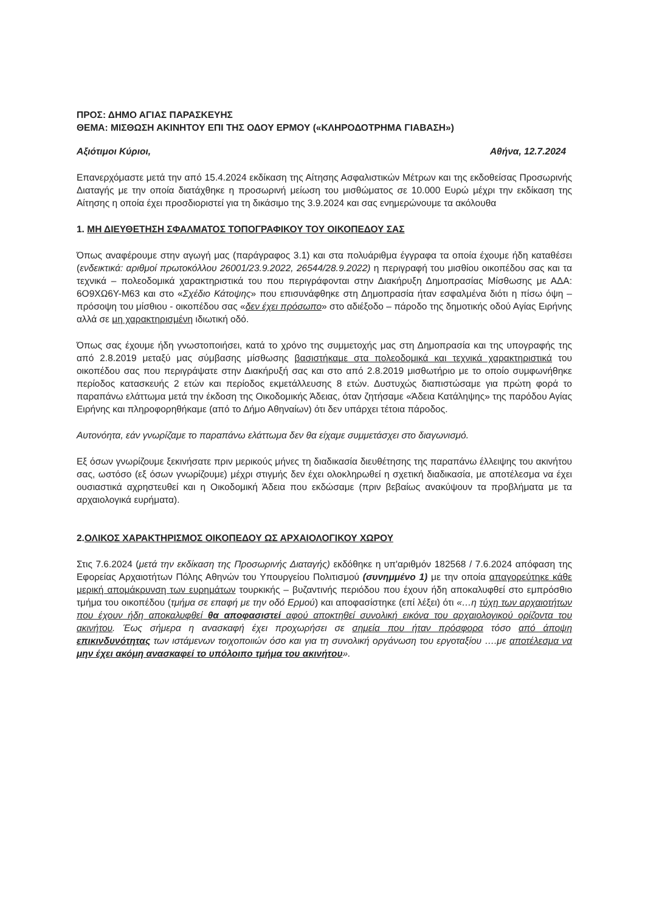ΠΡΟΣ: ΔΗΜΟ ΑΓΙΑΣ ΠΑΡΑΣΚΕΥΗΣ
ΘΕΜΑ: ΜΙΣΘΩΣΗ ΑΚΙΝΗΤΟΥ ΕΠΙ ΤΗΣ ΟΔΟΥ ΕΡΜΟΥ («ΚΛΗΡΟΔΟΤΡΗΜΑ ΓΙΑΒΑΣΗ»)
Αξιότιμοι Κύριοι, Αθήνα, 12.7.2024
Επανερχόμαστε μετά την από 15.4.2024 εκδίκαση της Αίτησης Ασφαλιστικών Μέτρων και της εκδοθείσας Προσωρινής Διαταγής με την οποία διατάχθηκε η προσωρινή μείωση του μισθώματος σε 10.000 Ευρώ μέχρι την εκδίκαση της Αίτησης η οποία έχει προσδιοριστεί για τη δικάσιμο της 3.9.2024 και σας ενημερώνουμε τα ακόλουθα
1. ΜΗ ΔΙΕΥΘΕΤΗΣΗ ΣΦΑΛΜΑΤΟΣ ΤΟΠΟΓΡΑΦΙΚΟΥ ΤΟΥ ΟΙΚΟΠΕΔΟΥ ΣΑΣ
Όπως αναφέρουμε στην αγωγή μας (παράγραφος 3.1) και στα πολυάριθμα έγγραφα τα οποία έχουμε ήδη καταθέσει (ενδεικτικά: αριθμοί πρωτοκόλλου 26001/23.9.2022, 26544/28.9.2022) η περιγραφή του μισθίου οικοπέδου σας και τα τεχνικά – πολεοδομικά χαρακτηριστικά του που περιγράφονται στην Διακήρυξη Δημοπρασίας Μίσθωσης με ΑΔΑ: 6Ο9ΧΩ6Υ-Μ63 και στο «Σχέδιο Κάτοψης» που επισυνάφθηκε στη Δημοπρασία ήταν εσφαλμένα διότι η πίσω όψη – πρόσοψη του μίσθιου - οικοπέδου σας «δεν έχει πρόσωπο» στο αδιέξοδο – πάροδο της δημοτικής οδού Αγίας Ειρήνης αλλά σε μη χαρακτηρισμένη ιδιωτική οδό.
Όπως σας έχουμε ήδη γνωστοποιήσει, κατά το χρόνο της συμμετοχής μας στη Δημοπρασία και της υπογραφής της από 2.8.2019 μεταξύ μας σύμβασης μίσθωσης βασιστήκαμε στα πολεοδομικά και τεχνικά χαρακτηριστικά του οικοπέδου σας που περιγράψατε στην Διακήρυξή σας και στο από 2.8.2019 μισθωτήριο με το οποίο συμφωνήθηκε περίοδος κατασκευής 2 ετών και περίοδος εκμετάλλευσης 8 ετών. Δυστυχώς διαπιστώσαμε για πρώτη φορά το παραπάνω ελάττωμα μετά την έκδοση της Οικοδομικής Άδειας, όταν ζητήσαμε «Άδεια Κατάληψης» της παρόδου Αγίας Ειρήνης και πληροφορηθήκαμε (από το Δήμο Αθηναίων) ότι δεν υπάρχει τέτοια πάροδος.
Αυτονόητα, εάν γνωρίζαμε το παραπάνω ελάττωμα δεν θα είχαμε συμμετάσχει στο διαγωνισμό.
Εξ όσων γνωρίζουμε ξεκινήσατε πριν μερικούς μήνες τη διαδικασία διευθέτησης της παραπάνω έλλειψης του ακινήτου σας, ωστόσο (εξ όσων γνωρίζουμε) μέχρι στιγμής δεν έχει ολοκληρωθεί η σχετική διαδικασία, με αποτέλεσμα να έχει ουσιαστικά αχρηστευθεί και η Οικοδομική Άδεια που εκδώσαμε (πριν βεβαίως ανακύψουν τα προβλήματα με τα αρχαιολογικά ευρήματα).
2.ΟΛΙΚΟΣ ΧΑΡΑΚΤΗΡΙΣΜΟΣ ΟΙΚΟΠΕΔΟΥ ΩΣ ΑΡΧΑΙΟΛΟΓΙΚΟΥ ΧΩΡΟΥ
Στις 7.6.2024 (μετά την εκδίκαση της Προσωρινής Διαταγής) εκδόθηκε η υπ'αριθμόν 182568 / 7.6.2024 απόφαση της Εφορείας Αρχαιοτήτων Πόλης Αθηνών του Υπουργείου Πολιτισμού (συνημμένο 1) με την οποία απαγορεύτηκε κάθε μερική απομάκρυνση των ευρημάτων τουρκικής – βυζαντινής περιόδου που έχουν ήδη αποκαλυφθεί στο εμπρόσθιο τμήμα του οικοπέδου (τμήμα σε επαφή με την οδό Ερμού) και αποφασίστηκε (επί λέξει) ότι «…η τύχη των αρχαιοτήτων που έχουν ήδη αποκαλυφθεί θα αποφασιστεί αφού αποκτηθεί συνολική εικόνα του αρχαιολογικού ορίζοντα του ακινήτου. Έως σήμερα η ανασκαφή έχει προχωρήσει σε σημεία που ήταν πρόσφορα τόσο από άποψη επικινδυνότητας των ιστάμενων τοιχοποιιών όσο και για τη συνολική οργάνωση του εργοταξίου ….με αποτέλεσμα να μην έχει ακόμη ανασκαφεί το υπόλοιπο τμήμα του ακινήτου».